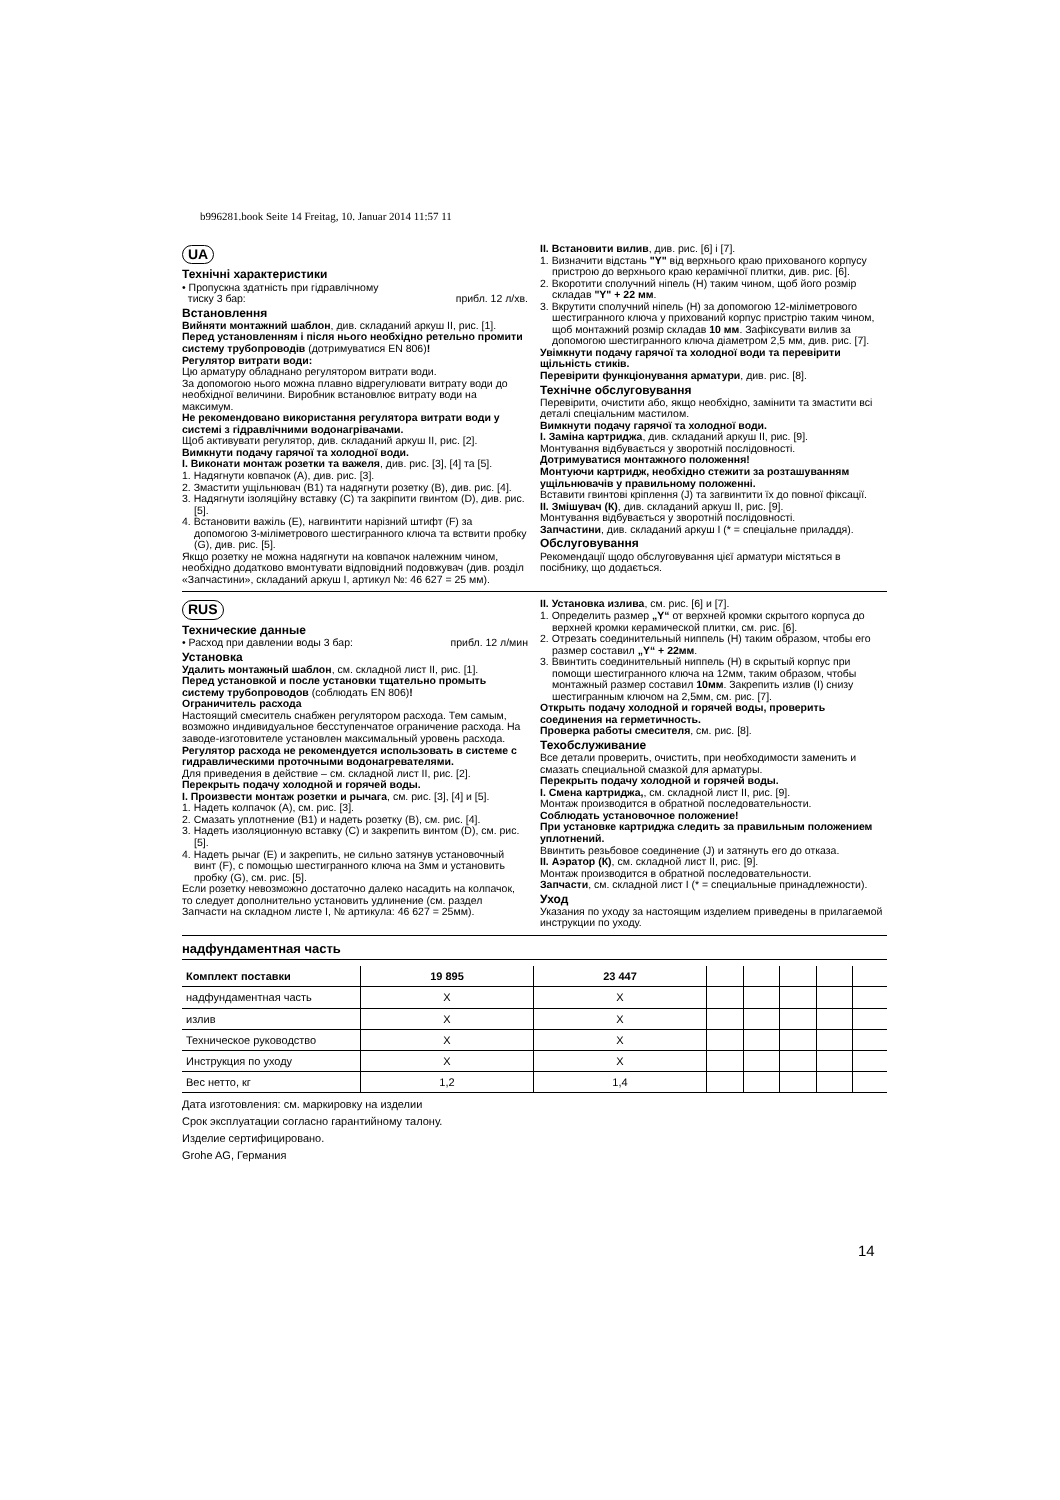b996281.book Seite 14 Freitag, 10. Januar 2014 11:57 11
UA
Технічні характеристики
• Пропускна здатність при гідравлічному
тиску 3 бар: прибл. 12 л/хв.
Встановлення
Вийняти монтажний шаблон, див. складаний аркуш II, рис. [1].
Перед установленням і після нього необхідно ретельно промити систему трубопроводів (дотримуватися EN 806)!
Регулятор витрати води:
Цю арматуру обладнано регулятором витрати води.
За допомогою нього можна плавно відрегулювати витрату води до необхідної величини. Виробник встановлює витрату води на максимум.
Не рекомендовано використання регулятора витрати води у системі з гідравлічними водонагрівачами.
Щоб активувати регулятор, див. складаний аркуш II, рис. [2].
Вимкнути подачу гарячої та холодної води.
I. Виконати монтаж розетки та важеля, див. рис. [3], [4] та [5].
1. Надягнути ковпачок (А), див. рис. [3].
2. Змастити ущільнювач (В1) та надягнути розетку (В), див. рис. [4].
3. Надягнути ізоляційну вставку (С) та закріпити гвинтом (D), див. рис. [5].
4. Встановити важіль (Е), нагвинтити нарізний штифт (F) за допомогою 3-міліметрового шестигранного ключа та вствити пробку (G), див. рис. [5].
Якщо розетку не можна надягнути на ковпачок належним чином, необхідно додатково вмонтувати відповідний подовжувач (див. розділ «Запчастини», складаний аркуш I, артикул №: 46 627 = 25 мм).
II. Встановити вилив, див. рис. [6] і [7].
1. Визначити відстань "Y" від верхнього краю прихованого корпусу пристрою до верхнього краю керамічної плитки, див. рис. [6].
2. Вкоротити сполучний ніпель (Н) таким чином, щоб його розмір складав "Y" + 22 мм.
3. Вкрутити сполучний ніпель (Н) за допомогою 12-міліметрового шестигранного ключа у прихований корпус пристрію таким чином, щоб монтажний розмір складав 10 мм. Зафіксувати вилив за допомогою шестигранного ключа діаметром 2,5 мм, див. рис. [7].
Увімкнути подачу гарячої та холодної води та перевірити щільність стиків.
Перевірити функціонування арматури, див. рис. [8].
Технічне обслуговування
Перевірити, очистити або, якщо необхідно, замінити та змастити всі деталі спеціальним мастилом.
Вимкнути подачу гарячої та холодної води.
I. Заміна картриджа, див. складаний аркуш II, рис. [9].
Монтування відбувається у зворотній послідовності.
Дотримуватися монтажного положення!
Монтуючи картридж, необхідно стежити за розташуванням ущільнювачів у правильному положенні.
Вставити гвинтові кріплення (J) та загвинтити їх до повної фіксації.
II. Змішувач (К), див. складаний аркуш II, рис. [9].
Монтування відбувається у зворотній послідовності.
Запчастини, див. складаний аркуш I (* = спеціальне приладдя).
Обслуговування
Рекомендації щодо обслуговування цієї арматури містяться в посібнику, що додається.
RUS
Технические данные
• Расход при давлении воды 3 бар: прибл. 12 л/мин
Установка
Удалить монтажный шаблон, см. складной лист II, рис. [1].
Перед установкой и после установки тщательно промыть систему трубопроводов (соблюдать EN 806)!
Ограничитель расхода
Настоящий смеситель снабжен регулятором расхода. Тем самым, возможно индивидуальное бесступенчатое ограничение расхода. На заводе-изготовителе установлен максимальный уровень расхода.
Регулятор расхода не рекомендуется использовать в системе с гидравлическими проточными водонагревателями.
Для приведения в действие – см. складной лист II, рис. [2].
Перекрыть подачу холодной и горячей воды.
I. Произвести монтаж розетки и рычага, см. рис. [3], [4] и [5].
1. Надеть колпачок (А), см. рис. [3].
2. Смазать уплотнение (В1) и надеть розетку (В), см. рис. [4].
3. Надеть изоляционную вставку (С) и закрепить винтом (D), см. рис. [5].
4. Надеть рычаг (Е) и закрепить, не сильно затянув установочный винт (F), с помощью шестигранного ключа на 3мм и установить пробку (G), см. рис. [5].
Если розетку невозможно достаточно далеко насадить на колпачок, то следует дополнительно установить удлинение (см. раздел Запчасти на складном листе I, № артикула: 46 627 = 25мм).
II. Установка излива, см. рис. [6] и [7].
1. Определить размер „Y“ от верхней кромки скрытого корпуса до верхней кромки керамической плитки, см. рис. [6].
2. Отрезать соединительный ниппель (Н) таким образом, чтобы его размер составил „Y“ + 22мм.
3. Ввинтить соединительный ниппель (Н) в скрытый корпус при помощи шестигранного ключа на 12мм, таким образом, чтобы монтажный размер составил 10мм. Закрепить излив (I) снизу шестигранным ключом на 2,5мм, см. рис. [7].
Открыть подачу холодной и горячей воды, проверить соединения на герметичность.
Проверка работы смесителя, см. рис. [8].
Техобслуживание
Все детали проверить, очистить, при необходимости заменить и смазать специальной смазкой для арматуры.
Перекрыть подачу холодной и горячей воды.
I. Смена картриджа,, см. складной лист II, рис. [9].
Монтаж производится в обратной последовательности.
Соблюдать установочное положение!
При установке картриджа следить за правильным положением уплотнений.
Ввинтить резьбовое соединение (J) и затянуть его до отказа.
II. Аэратор (К), см. складной лист II, рис. [9].
Монтаж производится в обратной последовательности.
Запчасти, см. складной лист I (* = специальные принадлежности).
Уход
Указания по уходу за настоящим изделием приведены в прилагаемой инструкции по уходу.
надфундаментная часть
| Комплект поставки | 19 895 | 23 447 | | | | | |
| --- | --- | --- | --- | --- | --- | --- | --- |
| надфундаментная часть | X | X | | | | | |
| излив | X | X | | | | | |
| Техническое руководство | X | X | | | | | |
| Инструкция по уходу | X | X | | | | | |
| Вес нетто, кг | 1,2 | 1,4 | | | | | |
Дата изготовления: см. маркировку на изделии
Срок эксплуатации согласно гарантийному талону.
Изделие сертифицировано.
Grohe AG, Германия
14